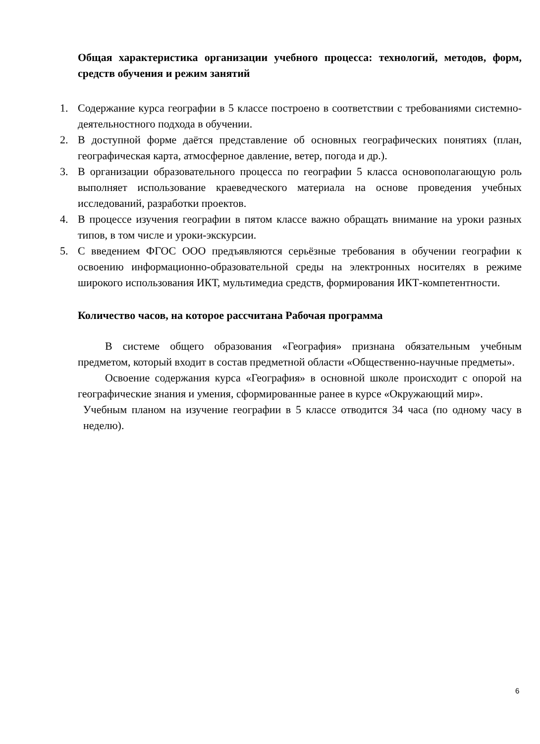Общая характеристика организации учебного процесса: технологий, методов, форм, средств обучения и режим занятий
1. Содержание курса географии в 5 классе построено в соответствии с требованиями системно-деятельностного подхода в обучении.
2. В доступной форме даётся представление об основных географических понятиях (план, географическая карта, атмосферное давление, ветер, погода и др.).
3. В организации образовательного процесса по географии 5 класса основополагающую роль выполняет использование краеведческого материала на основе проведения учебных исследований, разработки проектов.
4. В процессе изучения географии в пятом классе важно обращать внимание на уроки разных типов, в том числе и уроки-экскурсии.
5. С введением ФГОС ООО предъявляются серьёзные требования в обучении географии к освоению информационно-образовательной среды на электронных носителях в режиме широкого использования ИКТ, мультимедиа средств, формирования ИКТ-компетентности.
Количество часов, на которое рассчитана Рабочая программа
В системе общего образования «География» признана обязательным учебным предметом, который входит в состав предметной области «Общественно-научные предметы».
Освоение содержания курса «География» в основной школе происходит с опорой на географические знания и умения, сформированные ранее в курсе «Окружающий мир».
Учебным планом на изучение географии в 5 классе отводится 34 часа (по одному часу в неделю).
6